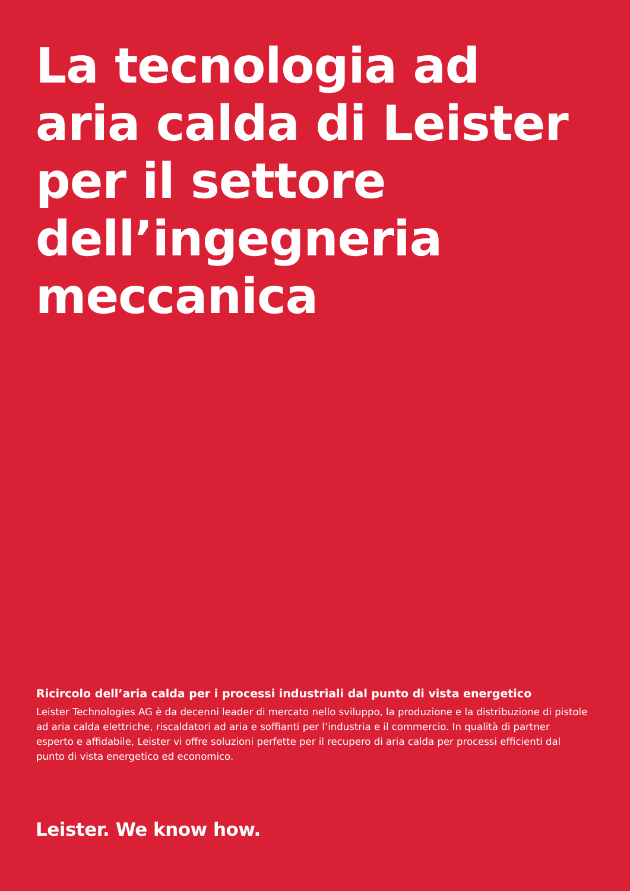La tecnologia ad
aria calda di Leister
per il settore
dell’ingegneria
meccanica
Ricircolo dell’aria calda per i processi industriali dal punto di vista energetico
Leister Technologies AG è da decenni leader di mercato nello sviluppo, la produzione e la distribuzione di pistole ad aria calda elettriche, riscaldatori ad aria e soffianti per l’industria e il commercio. In qualità di partner esperto e affidabile, Leister vi offre soluzioni perfette per il recupero di aria calda per processi efficienti dal punto di vista energetico ed economico.
Leister. We know how.